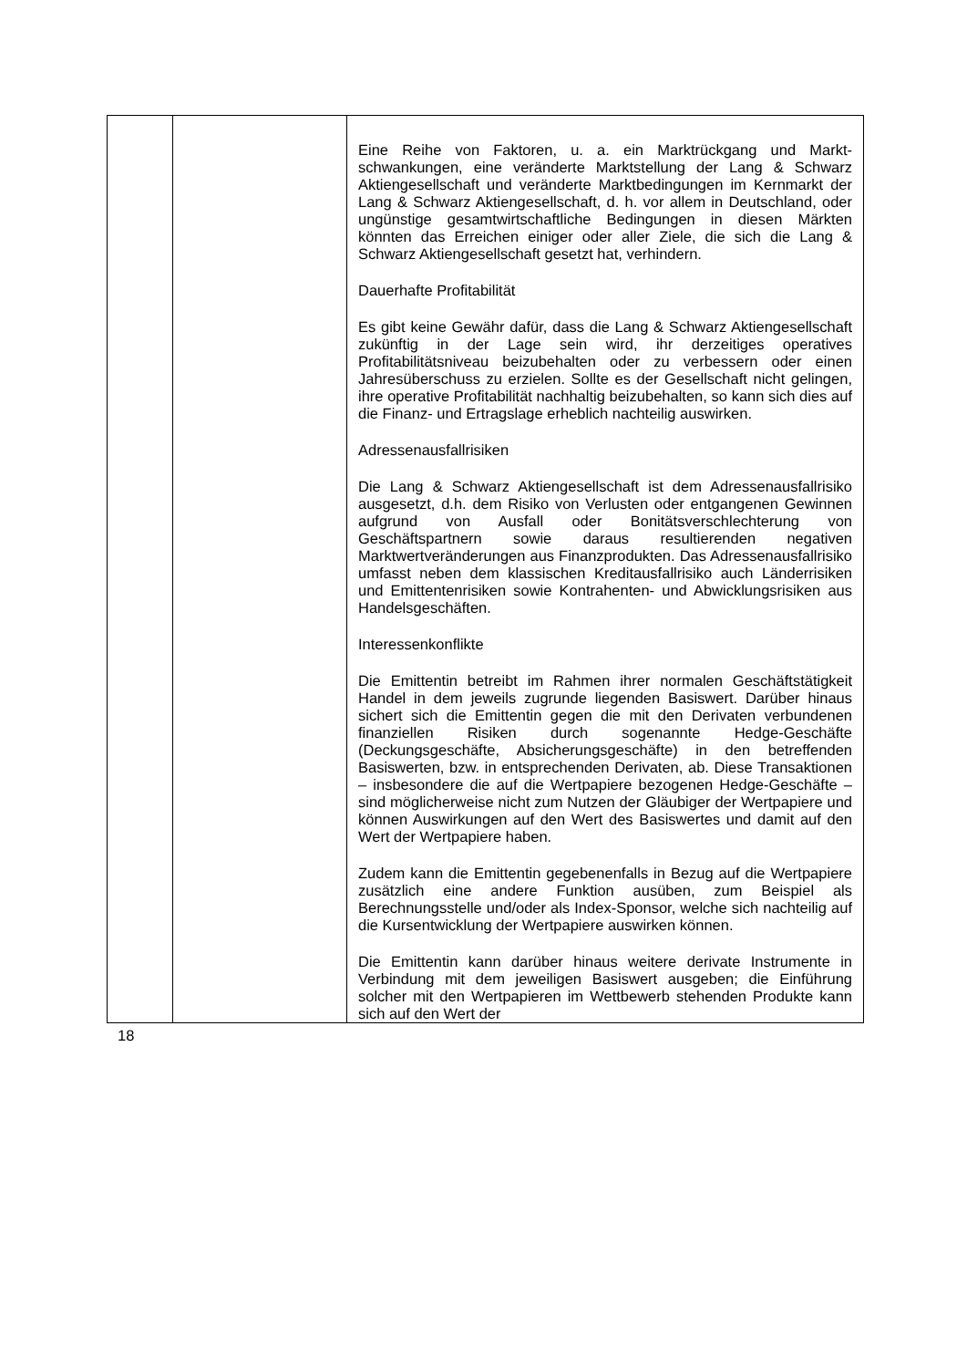| | | Eine Reihe von Faktoren, u. a. ein Marktrückgang und Markt­schwankungen, eine veränderte Marktstellung der Lang & Schwarz Aktiengesellschaft und veränderte Marktbedingungen im Kernmarkt der Lang & Schwarz Aktiengesellschaft, d. h. vor allem in Deutschland, oder ungünstige gesamtwirtschaftliche Bedingungen in diesen Märkten könnten das Erreichen einiger oder aller Ziele, die sich die Lang & Schwarz Aktien­gesellschaft gesetzt hat, verhindern. Dauerhafte Profitabilität Es gibt keine Gewähr dafür, dass die Lang & Schwarz Aktiengesellschaft zukünftig in der Lage sein wird, ihr derzeitiges operatives Profitabilitätsniveau beizubehalten oder zu verbessern oder einen Jahresüberschuss zu erzielen. Sollte es der Gesellschaft nicht gelingen, ihre operative Profitabilität nachhaltig beizubehalten, so kann sich dies auf die Finanz- und Ertragslage erheblich nachteilig auswirken. Adressenausfallrisiken Die Lang & Schwarz Aktiengesellschaft ist dem Adressen­ausfallrisiko ausgesetzt, d.h. dem Risiko von Verlusten oder entgangenen Gewinnen aufgrund von Ausfall oder Bonitäts­verschlechterung von Geschäftspartnern sowie daraus resultierenden negativen Marktwertveränderungen aus Finanz­produkten. Das Adressenausfallrisiko umfasst neben dem klassischen Kreditausfallrisiko auch Länderrisiken und Emittentenrisiken sowie Kontrahenten- und Abwicklungsrisiken aus Handelsgeschäften. Interessenkonflikte Die Emittentin betreibt im Rahmen ihrer normalen Geschäftstätigkeit Handel in dem jeweils zugrunde liegenden Basiswert. Darüber hinaus sichert sich die Emittentin gegen die mit den Derivaten verbundenen finanziellen Risiken durch sogenannte Hedge-Geschäfte (Deckungsgeschäfte, Absicher­ungsgeschäfte) in den betreffenden Basiswerten, bzw. in entsprechenden Derivaten, ab. Diese Transaktionen – insbesondere die auf die Wertpapiere bezogenen Hedge-Ge­schäfte – sind möglicherweise nicht zum Nutzen der Gläubiger der Wertpapiere und können Auswirkungen auf den Wert des Basiswertes und damit auf den Wert der Wertpapiere haben. Zudem kann die Emittentin gegebenenfalls in Bezug auf die Wertpapiere zusätzlich eine andere Funktion ausüben, zum Beispiel als Berechnungsstelle und/oder als Index-Sponsor, welche sich nachteilig auf die Kursentwicklung der Wertpapiere auswirken können. Die Emittentin kann darüber hinaus weitere derivate Instrumente in Verbindung mit dem jeweiligen Basiswert ausgeben; die Einführung solcher mit den Wertpapieren im Wettbewerb stehenden Produkte kann sich auf den Wert der |
18